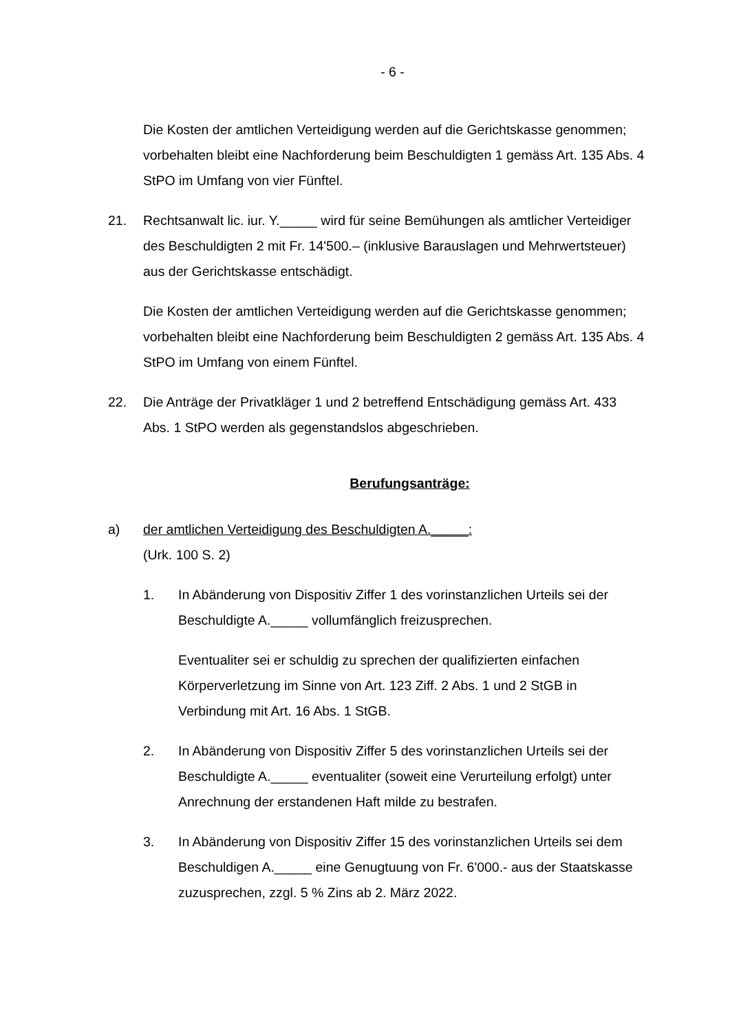- 6 -
Die Kosten der amtlichen Verteidigung werden auf die Gerichtskasse ge­nommen; vorbehalten bleibt eine Nachforderung beim Beschuldigten 1 ge­mäss Art. 135 Abs. 4 StPO im Umfang von vier Fünftel.
21. Rechtsanwalt lic. iur. Y._____ wird für seine Bemühungen als amtlicher Verteidiger des Beschuldigten 2 mit Fr. 14'500.– (inklusive Barauslagen und Mehrwertsteuer) aus der Gerichtskasse entschädigt.
Die Kosten der amtlichen Verteidigung werden auf die Gerichtskasse ge­nommen; vorbehalten bleibt eine Nachforderung beim Beschuldigten 2 gemäss Art. 135 Abs. 4 StPO im Umfang von einem Fünftel.
22. Die Anträge der Privatkläger 1 und 2 betreffend Entschädigung gemäss Art. 433 Abs. 1 StPO werden als gegenstandslos abgeschrieben.
Berufungsanträge:
a) der amtlichen Verteidigung des Beschuldigten A._____:
(Urk. 100 S. 2)
1. In Abänderung von Dispositiv Ziffer 1 des vorinstanzlichen Urteils sei der Beschuldigte A._____ vollumfänglich freizusprechen.
Eventualiter sei er schuldig zu sprechen der qualifizierten einfachen Körperverletzung im Sinne von Art. 123 Ziff. 2 Abs. 1 und 2 StGB in Verbindung mit Art. 16 Abs. 1 StGB.
2. In Abänderung von Dispositiv Ziffer 5 des vorinstanzlichen Urteils sei der Beschuldigte A._____ eventualiter (soweit eine Verurteilung erfolgt) unter Anrechnung der erstandenen Haft milde zu bestrafen.
3. In Abänderung von Dispositiv Ziffer 15 des vorinstanzlichen Urteils sei dem Beschuldigen A._____ eine Genugtuung von Fr. 6'000.- aus der Staatskasse zuzusprechen, zzgl. 5 % Zins ab 2. März 2022.